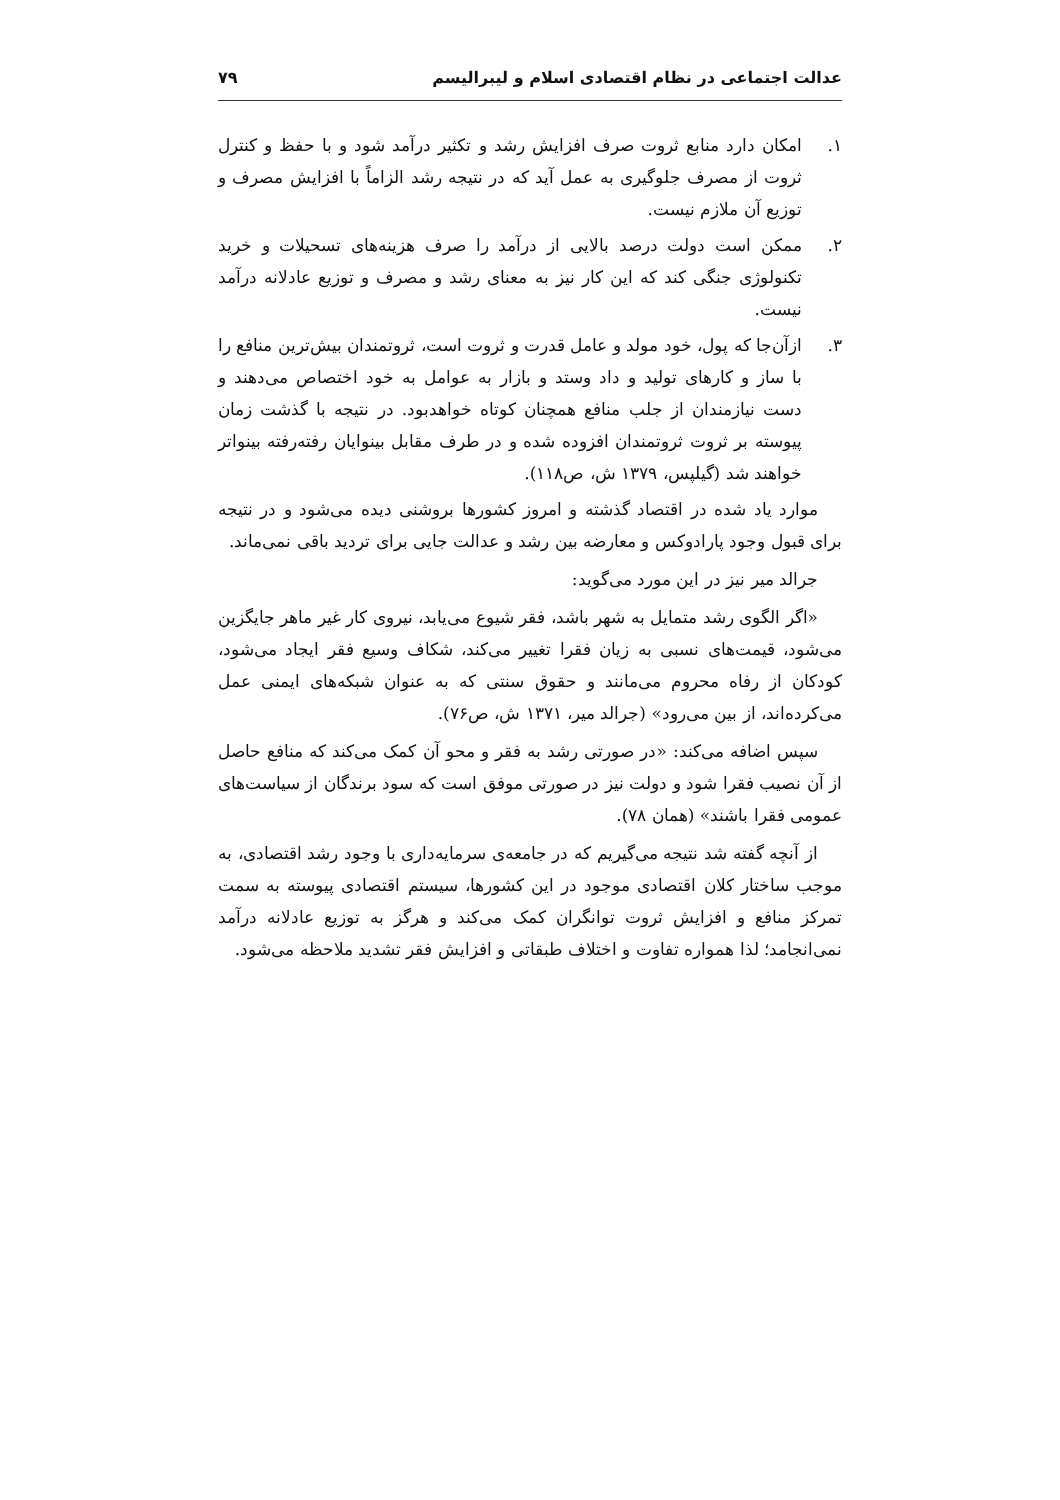عدالت اجتماعی در نظام اقتصادی اسلام و لیبرالیسم ۷۹
۱. امکان دارد منابع ثروت صرف افزایش رشد و تکثیر درآمد شود و با حفظ و کنترل ثروت از مصرف جلوگیری به عمل آید که در نتیجه رشد الزاماً با افزایش مصرف و توزیع آن ملازم نیست.
۲. ممکن است دولت درصد بالایی از درآمد را صرف هزینه‌های تسحیلات و خرید تکنولوژی جنگی کند که این کار نیز به معنای رشد و مصرف و توزیع عادلانه درآمد نیست.
۳. ازآن‌جا که پول، خود مولد و عامل قدرت و ثروت است، ثروتمندان بیش‌ترین منافع را با ساز و کارهای تولید و داد وستد و بازار به عوامل به خود اختصاص می‌دهند و دست نیازمندان از جلب منافع همچنان کوتاه خواهدبود. در نتیجه با گذشت زمان پیوسته بر ثروت ثروتمندان افزوده شده و در طرف مقابل بینوایان رفته‌رفته بینواتر خواهند شد (گیلپس، ۱۳۷۹ ش، ص۱۱۸).
موارد یاد شده در اقتصاد گذشته و امروز کشورها بروشنی دیده می‌شود و در نتیجه برای قبول وجود پارادوکس و معارضه بین رشد و عدالت جایی برای تردید باقی نمی‌ماند.
جرالد میر نیز در این مورد می‌گوید:
«اگر الگوی رشد متمایل به شهر باشد، فقر شیوع می‌یابد، نیروی کار غیر ماهر جایگزین می‌شود، قیمت‌های نسبی به زیان فقرا تغییر می‌کند، شکاف وسیع فقر ایجاد می‌شود، کودکان از رفاه محروم می‌مانند و حقوق سنتی که به عنوان شبکه‌های ایمنی عمل می‌کرده‌اند، از بین می‌رود» (جرالد میر، ۱۳۷۱ ش، ص۷۶).
سپس اضافه می‌کند: «در صورتی رشد به فقر و محو آن کمک می‌کند که منافع حاصل از آن نصیب فقرا شود و دولت نیز در صورتی موفق است که سود برندگان از سیاست‌های عمومی فقرا باشند» (همان ۷۸).
از آنچه گفته شد نتیجه می‌گیریم که در جامعه‌ی سرمایه‌داری با وجود رشد اقتصادی، به موجب ساختار کلان اقتصادی موجود در این کشورها، سیستم اقتصادی پیوسته به سمت تمرکز منافع و افزایش ثروت توانگران کمک می‌کند و هرگز به توزیع عادلانه درآمد نمی‌انجامد؛ لذا همواره تفاوت و اختلاف طبقاتی و افزایش فقر تشدید ملاحظه می‌شود.